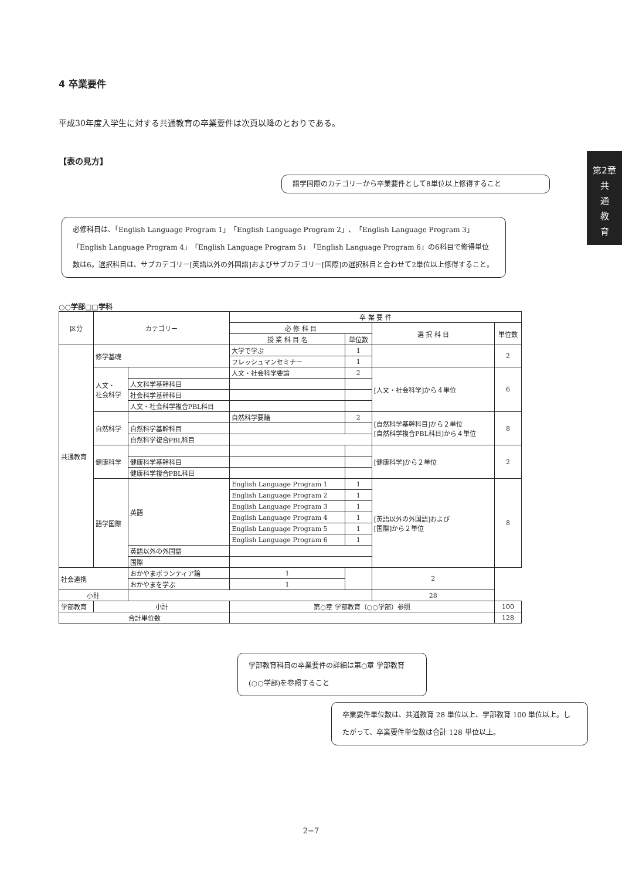第2章
共
通
教
育
4 卒業要件
平成30年度入学生に対する共通教育の卒業要件は次頁以降のとおりである。
【表の見方】
語学国際のカテゴリーから卒業要件として8単位以上修得すること
必修科目は、「English Language Program 1」「English Language Program 2」、「English Language Program 3」「English Language Program 4」「English Language Program 5」「English Language Program 6」の6科目で修得単位数は6。選択科目は、サブカテゴリー[英語以外の外国語]およびサブカテゴリー[国際]の選択科目と合わせて2単位以上修得すること。
○○学部□□学科
| 区分 | カテゴリー | | 卒 業 要 件 | | | |
| --- | --- | --- | --- | --- | --- | --- |
| | | | 必 修 科 目 | | 選 択 科 目 | 単位数 |
| | | | 授 業 科 目 名 | 単位数 | | |
| 共通教育 | 修学基礎 | | 大学で学ぶ | 1 | | 2 |
| | | | フレッシュマンセミナー | 1 | | |
| | 人文・ 社会科学 | | 人文・社会科学要論 | 2 | [人文・社会科学]から４単位 | 6 |
| | | 人文科学基幹科目 | | | | |
| | | 社会科学基幹科目 | | | | |
| | | 人文・社会科学複合PBL科目 | | | | |
| | 自然科学 | | 自然科学要論 | 2 | [自然科学基幹科目]から２単位 [自然科学複合PBL科目]から４単位 | 8 |
| | | 自然科学基幹科目 | | | | |
| | | 自然科学複合PBL科目 | | | | |
| | 健康科学 | | | | [健康科学]から２単位 | 2 |
| | | 健康科学基幹科目 | | | | |
| | | 健康科学複合PBL科目 | | | | |
| | 語学国際 | 英語 | English Language Program 1 | 1 | [英語以外の外国語]および [国際]から２単位 | 8 |
| | | | English Language Program 2 | 1 | | |
| | | | English Language Program 3 | 1 | | |
| | | | English Language Program 4 | 1 | | |
| | | | English Language Program 5 | 1 | | |
| | | | English Language Program 6 | 1 | | |
| | | 英語以外の外国語 | | | | |
| | | 国際 | | | | |
| 社会連携 | | おかやまボランティア論 | 1 | | 2 | |
| | | おかやまを学ぶ | 1 | | | |
| 小計 | | | | | 28 | |
| 学部教育 | 小計 | | 第○章 学部教育（○○学部）参照 | | | 100 |
| 合計単位数 | | | | | | 128 |
学部教育科目の卒業要件の詳細は第○章 学部教育(○○学部)を参照すること
卒業要件単位数は、共通教育 28 単位以上、学部教育 100 単位以上。したがって、卒業要件単位数は合計 128 単位以上。
2−7